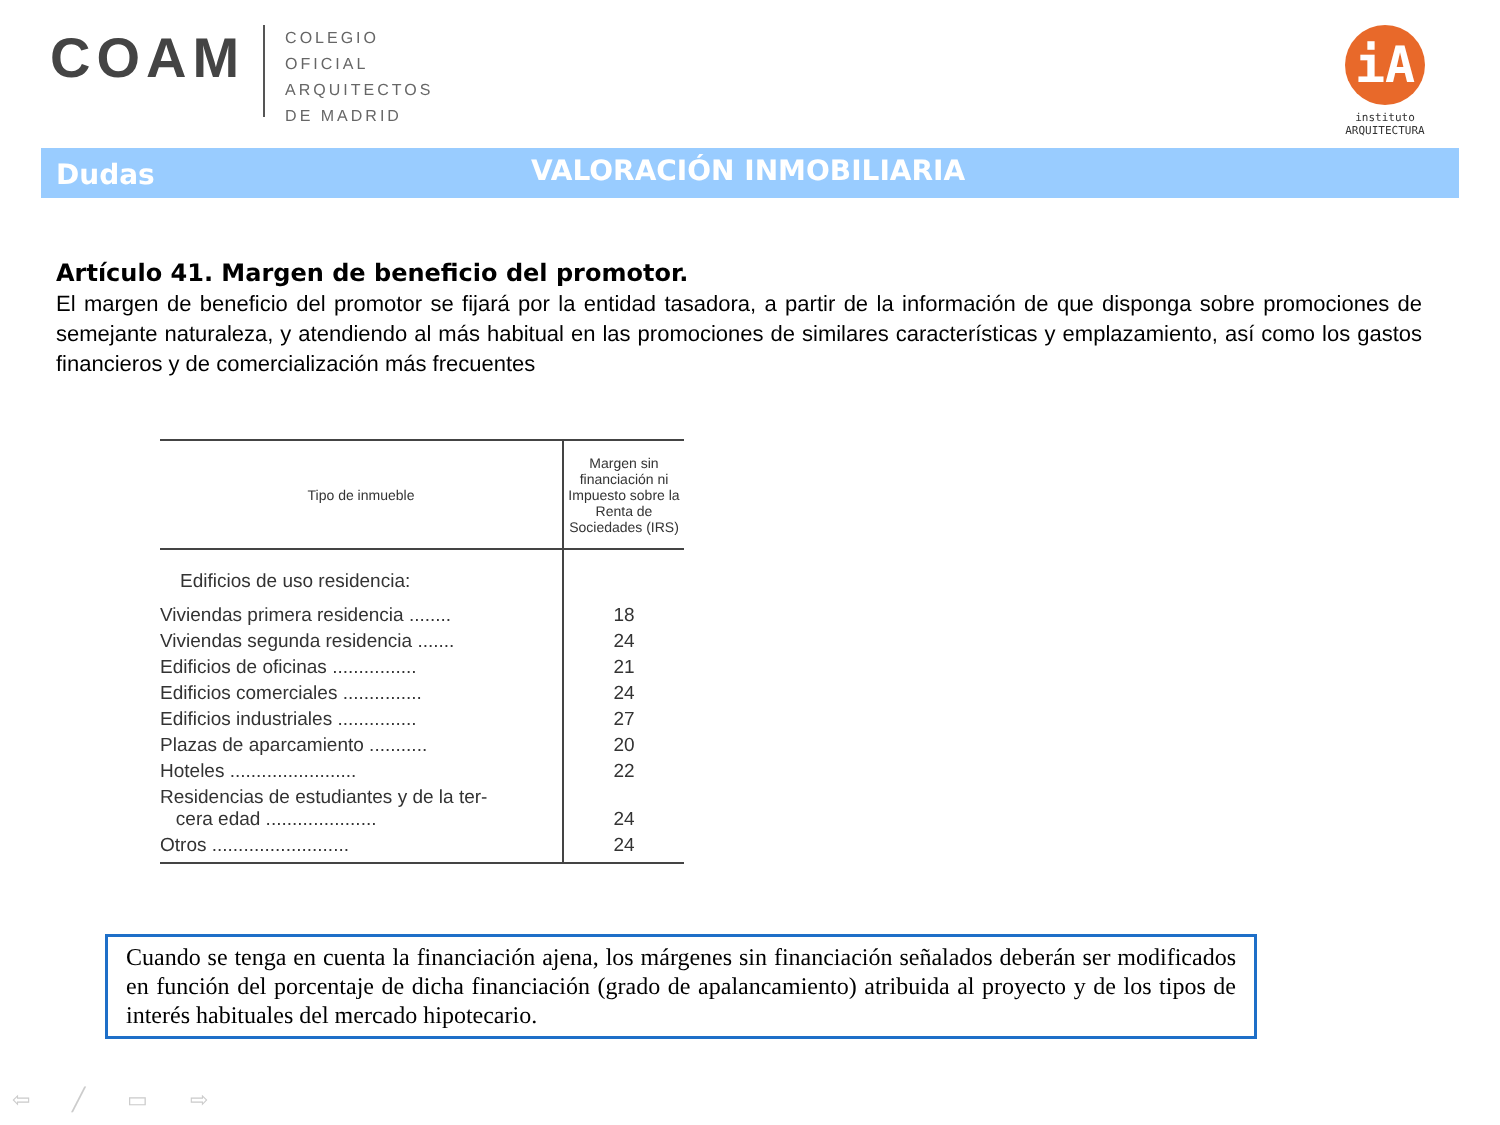COAM
COLEGIO
OFICIAL
ARQUITECTOS
DE MADRID
iA
instituto
ARQUITECTURA
Dudas
VALORACIÓN INMOBILIARIA
Artículo 41. Margen de beneficio del promotor.
El margen de beneficio del promotor se fijará por la entidad tasadora, a partir de la información de que disponga sobre promociones de semejante naturaleza, y atendiendo al más habitual en las promociones de similares características y emplazamiento, así como los gastos financieros y de comercialización más frecuentes
| Tipo de inmueble | Margen sin financiación ni Impuesto sobre la Renta de Sociedades (IRS) |
| --- | --- |
| Edificios de uso residencia: | |
| Viviendas primera residencia ........ | 18 |
| Viviendas segunda residencia ....... | 24 |
| Edificios de oficinas ................ | 21 |
| Edificios comerciales ............... | 24 |
| Edificios industriales ............... | 27 |
| Plazas de aparcamiento ........... | 20 |
| Hoteles ........................ | 22 |
| Residencias de estudiantes y de la ter- cera edad ..................... | 24 |
| Otros .......................... | 24 |
Cuando se tenga en cuenta la financiación ajena, los márgenes sin financiación señalados deberán ser modificados en función del porcentaje de dicha financiación (grado de apalancamiento) atribuida al proyecto y de los tipos de interés habituales del mercado hipotecario.
⇦ ╱ ▭ ⇨